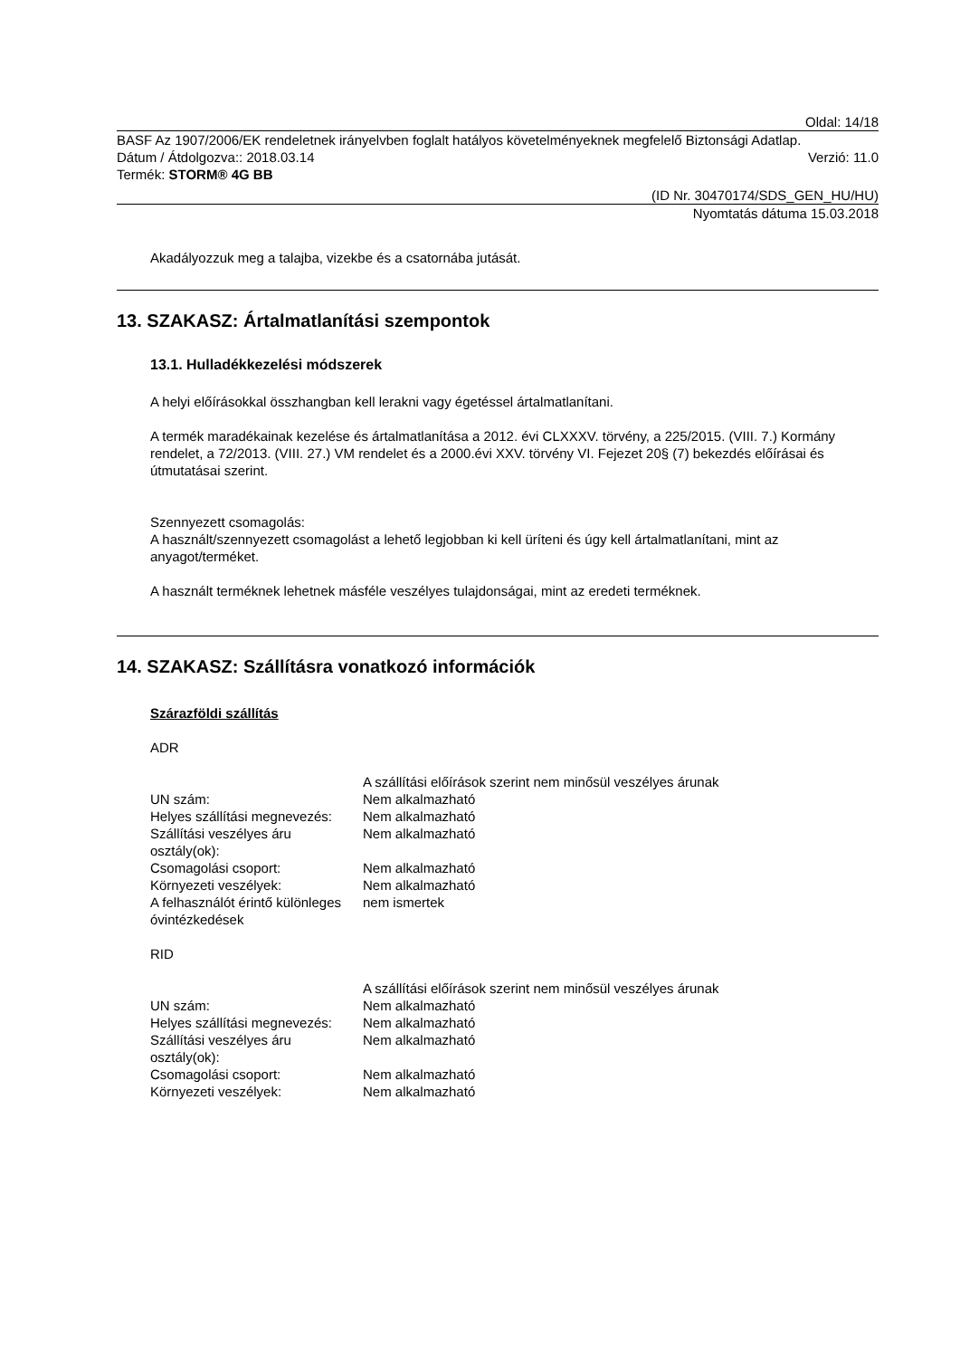Oldal: 14/18
BASF Az 1907/2006/EK rendeletnek irányelvben foglalt hatályos követelményeknek megfelelő Biztonsági Adatlap.
Dátum / Átdolgozva:: 2018.03.14 Verzió: 11.0
Termék: STORM® 4G BB
(ID Nr. 30470174/SDS_GEN_HU/HU)
Nyomtatás dátuma 15.03.2018
Akadályozzuk meg a talajba, vizekbe és a csatornába jutását.
13. SZAKASZ: Ártalmatlanítási szempontok
13.1. Hulladékkezelési módszerek
A helyi előírásokkal összhangban kell lerakni vagy égetéssel ártalmatlanítani.
A termék maradékainak kezelése és ártalmatlanítása a 2012. évi CLXXXV. törvény, a 225/2015. (VIII. 7.) Kormány rendelet, a 72/2013. (VIII. 27.) VM rendelet és a 2000.évi XXV. törvény VI. Fejezet 20§ (7) bekezdés előírásai és útmutatásai szerint.
Szennyezett csomagolás:
A használt/szennyezett csomagolást a lehető legjobban ki kell üríteni és úgy kell ártalmatlanítani, mint az anyagot/terméket.
A használt terméknek lehetnek másféle veszélyes tulajdonságai, mint az eredeti terméknek.
14. SZAKASZ: Szállításra vonatkozó információk
Szárazföldi szállítás
ADR
| | A szállítási előírások szerint nem minősül veszélyes árunak |
| UN szám: | Nem alkalmazható |
| Helyes szállítási megnevezés: | Nem alkalmazható |
| Szállítási veszélyes áru osztály(ok): | Nem alkalmazható |
| Csomagolási csoport: | Nem alkalmazható |
| Környezeti veszélyek: | Nem alkalmazható |
| A felhasználót érintő különleges óvintézkedések | nem ismertek |
RID
| | A szállítási előírások szerint nem minősül veszélyes árunak |
| UN szám: | Nem alkalmazható |
| Helyes szállítási megnevezés: | Nem alkalmazható |
| Szállítási veszélyes áru osztály(ok): | Nem alkalmazható |
| Csomagolási csoport: | Nem alkalmazható |
| Környezeti veszélyek: | Nem alkalmazható |